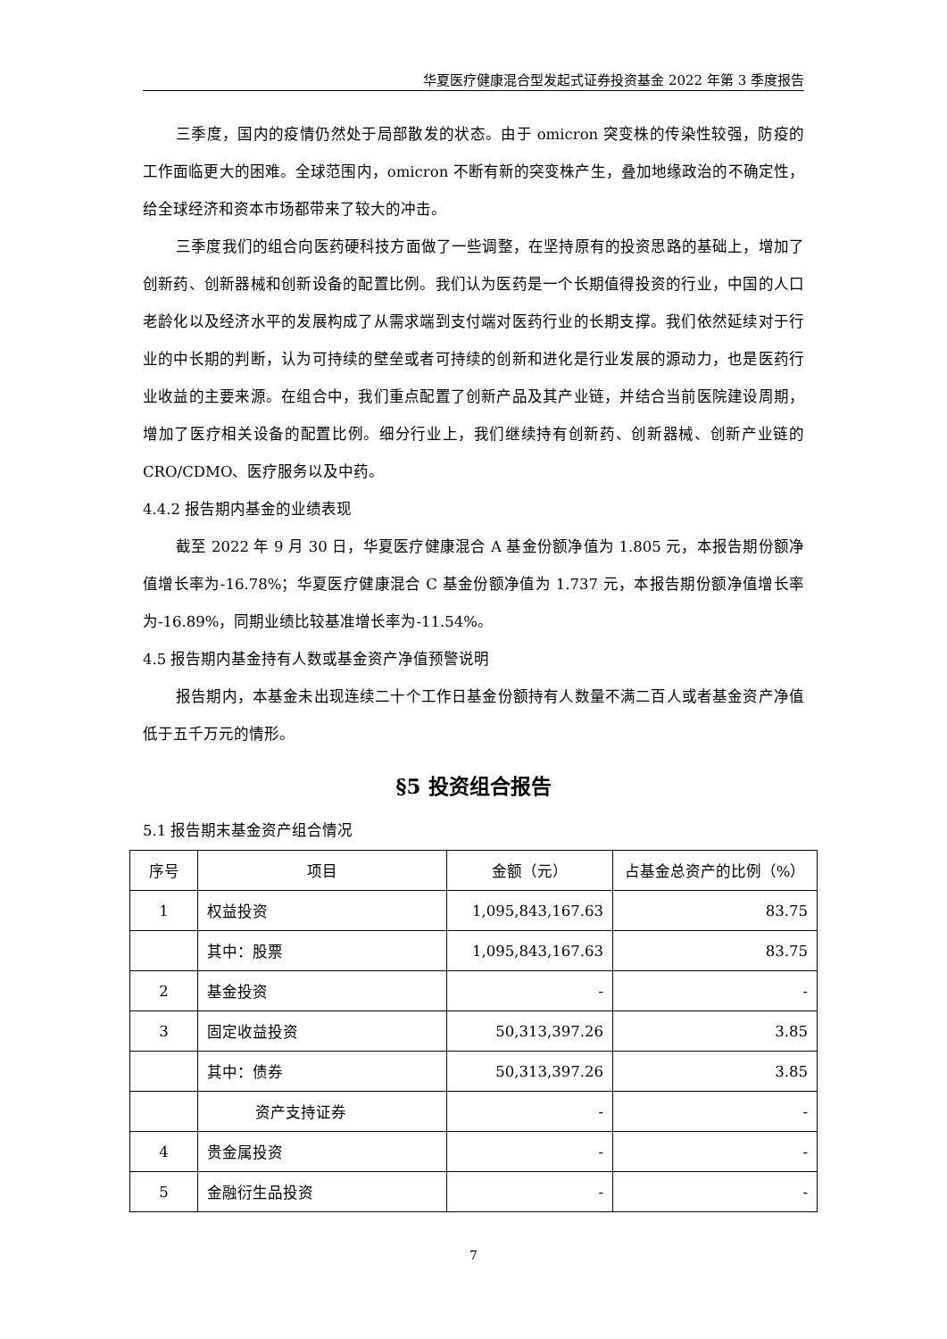华夏医疗健康混合型发起式证券投资基金 2022 年第 3 季度报告
三季度，国内的疫情仍然处于局部散发的状态。由于 omicron 突变株的传染性较强，防疫的工作面临更大的困难。全球范围内，omicron 不断有新的突变株产生，叠加地缘政治的不确定性，给全球经济和资本市场都带来了较大的冲击。
三季度我们的组合向医药硬科技方面做了一些调整，在坚持原有的投资思路的基础上，增加了创新药、创新器械和创新设备的配置比例。我们认为医药是一个长期值得投资的行业，中国的人口老龄化以及经济水平的发展构成了从需求端到支付端对医药行业的长期支撑。我们依然延续对于行业的中长期的判断，认为可持续的壁垒或者可持续的创新和进化是行业发展的源动力，也是医药行业收益的主要来源。在组合中，我们重点配置了创新产品及其产业链，并结合当前医院建设周期，增加了医疗相关设备的配置比例。细分行业上，我们继续持有创新药、创新器械、创新产业链的 CRO/CDMO、医疗服务以及中药。
4.4.2 报告期内基金的业绩表现
截至 2022 年 9 月 30 日，华夏医疗健康混合 A 基金份额净值为 1.805 元，本报告期份额净值增长率为-16.78%；华夏医疗健康混合 C 基金份额净值为 1.737 元，本报告期份额净值增长率为-16.89%，同期业绩比较基准增长率为-11.54%。
4.5 报告期内基金持有人数或基金资产净值预警说明
报告期内，本基金未出现连续二十个工作日基金份额持有人数量不满二百人或者基金资产净值低于五千万元的情形。
§5 投资组合报告
5.1 报告期末基金资产组合情况
| 序号 | 项目 | 金额（元） | 占基金总资产的比例（%） |
| --- | --- | --- | --- |
| 1 | 权益投资 | 1,095,843,167.63 | 83.75 |
| | 其中：股票 | 1,095,843,167.63 | 83.75 |
| 2 | 基金投资 | - | - |
| 3 | 固定收益投资 | 50,313,397.26 | 3.85 |
| | 其中：债券 | 50,313,397.26 | 3.85 |
| | 资产支持证券 | - | - |
| 4 | 贵金属投资 | - | - |
| 5 | 金融衍生品投资 | - | - |
7